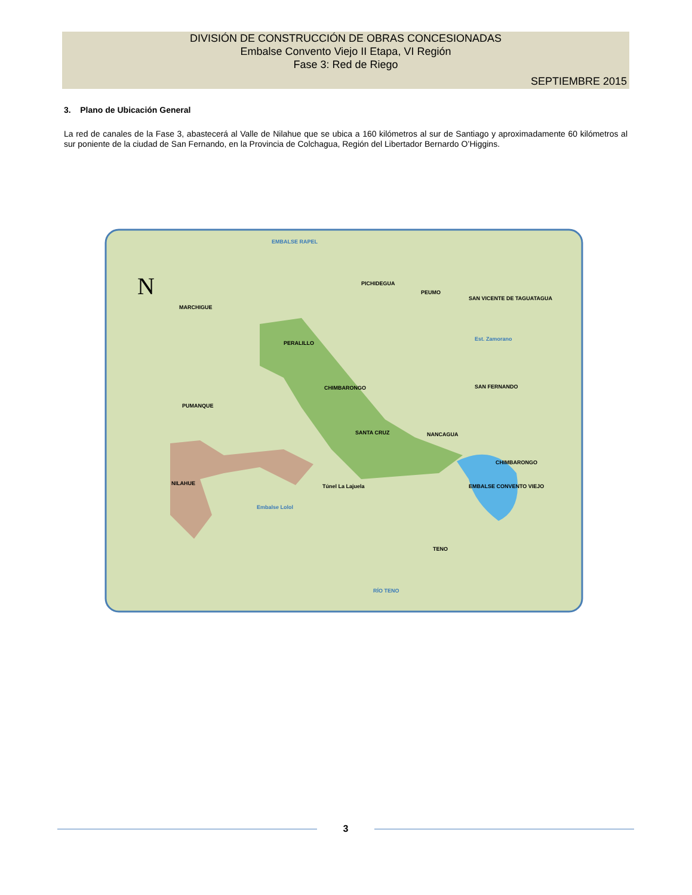DIVISIÓN DE CONSTRUCCIÓN DE OBRAS CONCESIONADAS
Embalse Convento Viejo II Etapa, VI Región
Fase 3: Red de Riego
SEPTIEMBRE 2015
3. Plano de Ubicación General
La red de canales de la Fase 3, abastecerá al Valle de Nilahue que se ubica a 160 kilómetros al sur de Santiago y aproximadamente 60 kilómetros al sur poniente de la ciudad de San Fernando, en la Provincia de Colchagua, Región del Libertador Bernardo O’Higgins.
N
EMBALSE RAPEL
PICHIDEGUA
PEUMO
SAN VICENTE DE TAGUATAGUA
MARCHIGUE
PERALILLO
Est. Zamorano
CHIMBARONGO
SAN FERNANDO
PUMANQUE
SANTA CRUZ
NANCAGUA
CHIMBARONGO
NILAHUE
EMBALSE CONVENTO VIEJO
Túnel La Lajuela
Embalse Lolol
TENO
RÍO TENO
3